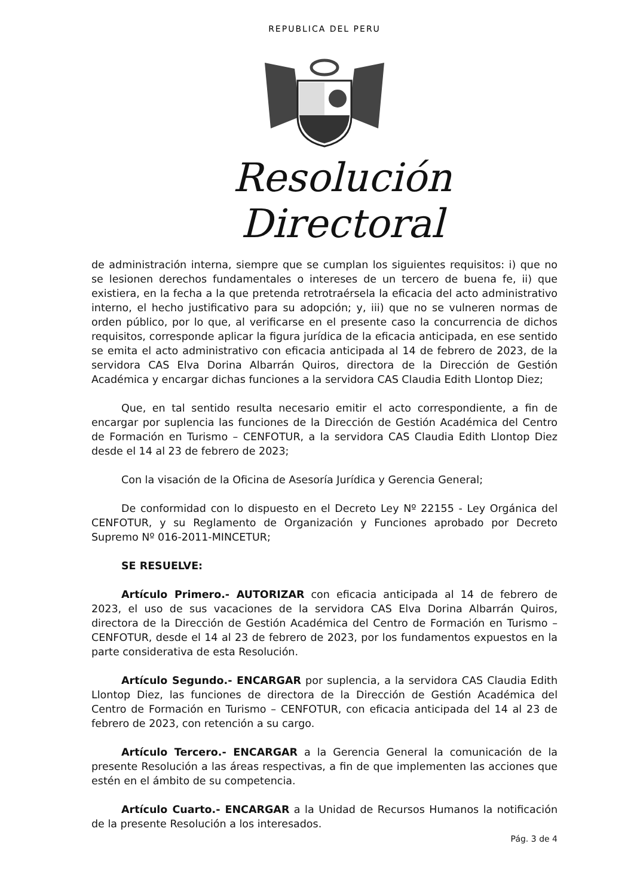REPUBLICA DEL PERU
Resolución Directoral
de administración interna, siempre que se cumplan los siguientes requisitos: i) que no se lesionen derechos fundamentales o intereses de un tercero de buena fe, ii) que existiera, en la fecha a la que pretenda retrotraérsela la eficacia del acto administrativo interno, el hecho justificativo para su adopción; y, iii) que no se vulneren normas de orden público, por lo que, al verificarse en el presente caso la concurrencia de dichos requisitos, corresponde aplicar la figura jurídica de la eficacia anticipada, en ese sentido se emita el acto administrativo con eficacia anticipada al 14 de febrero de 2023, de la servidora CAS Elva Dorina Albarrán Quiros, directora de la Dirección de Gestión Académica y encargar dichas funciones a la servidora CAS Claudia Edith Llontop Diez;
Que, en tal sentido resulta necesario emitir el acto correspondiente, a fin de encargar por suplencia las funciones de la Dirección de Gestión Académica del Centro de Formación en Turismo – CENFOTUR, a la servidora CAS Claudia Edith Llontop Diez desde el 14 al 23 de febrero de 2023;
Con la visación de la Oficina de Asesoría Jurídica y Gerencia General;
De conformidad con lo dispuesto en el Decreto Ley Nº 22155 - Ley Orgánica del CENFOTUR, y su Reglamento de Organización y Funciones aprobado por Decreto Supremo Nº 016-2011-MINCETUR;
SE RESUELVE:
Artículo Primero.- AUTORIZAR con eficacia anticipada al 14 de febrero de 2023, el uso de sus vacaciones de la servidora CAS Elva Dorina Albarrán Quiros, directora de la Dirección de Gestión Académica del Centro de Formación en Turismo – CENFOTUR, desde el 14 al 23 de febrero de 2023, por los fundamentos expuestos en la parte considerativa de esta Resolución.
Artículo Segundo.- ENCARGAR por suplencia, a la servidora CAS Claudia Edith Llontop Diez, las funciones de directora de la Dirección de Gestión Académica del Centro de Formación en Turismo – CENFOTUR, con eficacia anticipada del 14 al 23 de febrero de 2023, con retención a su cargo.
Artículo Tercero.- ENCARGAR a la Gerencia General la comunicación de la presente Resolución a las áreas respectivas, a fin de que implementen las acciones que estén en el ámbito de su competencia.
Artículo Cuarto.- ENCARGAR a la Unidad de Recursos Humanos la notificación de la presente Resolución a los interesados.
Pág. 3 de 4